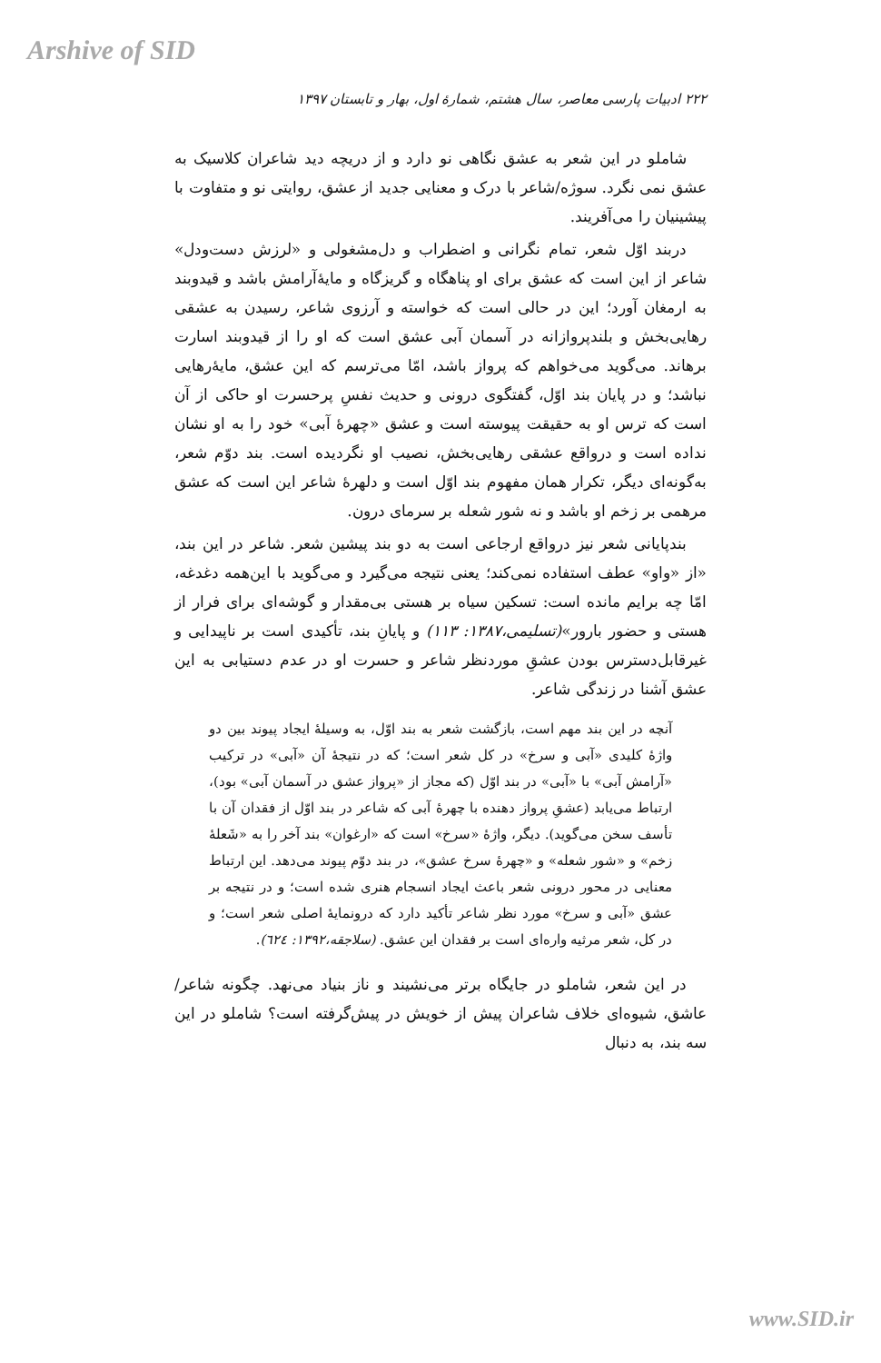Arshive of SID
۲۲۲ ادبیات پارسی معاصر، سال هشتم، شمارهٔ اول، بهار و تابستان ۱۳۹۷
شاملو در این شعر به عشق نگاهی نو دارد و از دریچه دید شاعران کلاسیک به عشق نمی نگرد. سوژه/شاعر با درک و معنایی جدید از عشق، روایتی نو و متفاوت با پیشینیان را می‌آفریند.
دربند اوّل شعر، تمام نگرانی و اضطراب و دل‌مشغولی و «لرزش دست‌ودل» شاعر از این است که عشق برای او پناهگاه و گریزگاه و مایهٔ‌آرامش باشد و قیدوبند به ارمغان آورد؛ این در حالی است که خواسته و آرزوی شاعر، رسیدن به عشقی رهایی‌بخش و بلندپروازانه در آسمان آبی عشق است که او را از قیدوبند اسارت برهاند. می‌گوید می‌خواهم که پرواز باشد، امّا می‌ترسم که این عشق، مایهٔ‌رهایی نباشد؛ و در پایان بند اوّل، گفتگوی درونی و حدیث نفسِ پرحسرت او حاکی از آن است که ترس او به حقیقت پیوسته است و عشق «چهرهٔ آبی» خود را به او نشان نداده است و درواقع عشقی رهایی‌بخش، نصیب او نگردیده است. بند دوّم شعر، به‌گونه‌ای دیگر، تکرار همان مفهوم بند اوّل است و دلهرهٔ شاعر این است که عشق مرهمی بر زخم او باشد و نه شور شعله بر سرمای درون.
بندپایانی شعر نیز درواقع ارجاعی است به دو بند پیشین شعر. شاعر در این بند، «از «واو» عطف استفاده نمی‌کند؛ یعنی نتیجه می‌گیرد و می‌گوید با این‌همه دغدغه، امّا چه برایم مانده است: تسکین سیاه بر هستی بی‌مقدار و گوشه‌ای برای فرار از هستی و حضور بارور»(تسلیمی،۱۳۸۷: ۱۱۳) و پایانِ بند، تأکیدی است بر ناپیدایی و غیرقابل‌دسترس بودن عشقِ موردنظر شاعر و حسرت او در عدم دستیابی به این عشق آشنا در زندگی شاعر.
آنچه در این بند مهم است، بازگشت شعر به بند اوّل، به وسیلهٔ ایجاد پیوند بین دو واژهٔ کلیدی «آبی و سرخ» در کل شعر است؛ که در نتیجهٔ آن «آبی» در ترکیب «آرامش آبی» با «آبی» در بند اوّل (که مجاز از «پرواز عشق در آسمان آبی» بود)، ارتباط می‌یابد (عشقِ پرواز دهنده با چهرهٔ آبی که شاعر در بند اوّل از فقدان آن با تأسف سخن می‌گوید). دیگر، واژهٔ «سرخ» است که «ارغوان» بند آخر را به «شَعلهٔ زخم» و «شور شعله» و «چهرهٔ سرخ عشق»، در بند دوّم پیوند می‌دهد. این ارتباط معنایی در محور درونی شعر باعث ایجاد انسجام هنری شده است؛ و در نتیجه بر عشق «آبی و سرخ» مورد نظر شاعر تأکید دارد که درونمایهٔ اصلی شعر است؛ و در کل، شعر مرثیه واره‌ای است بر فقدان این عشق. (سلاجقه،۱۳۹۲: ٦٢٤).
در این شعر، شاملو در جایگاه برتر می‌نشیند و ناز بنیاد می‌نهد. چگونه شاعر/عاشق، شیوه‌ای خلاف شاعران پیش از خویش در پیش‌گرفته است؟ شاملو در این سه بند، به دنبال
www.SID.ir